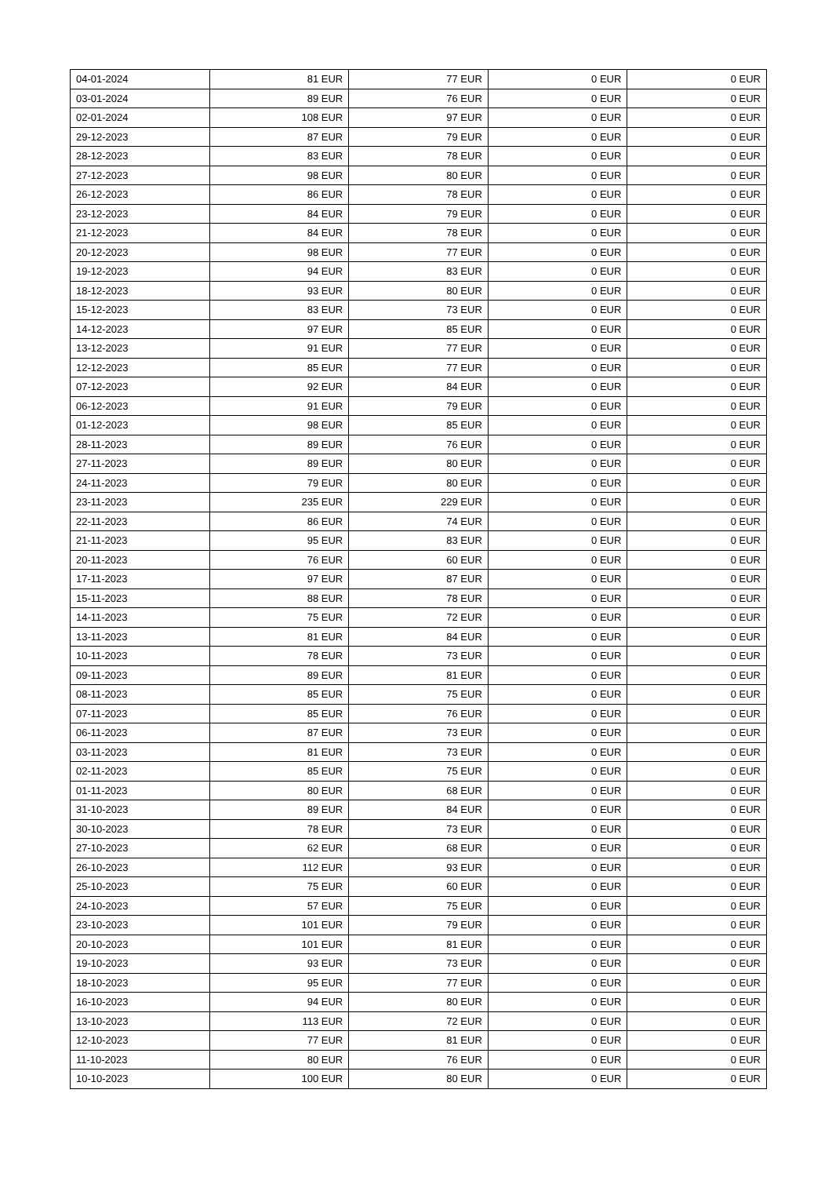| 04-01-2024 | 81 EUR | 77 EUR | 0 EUR | 0 EUR |
| 03-01-2024 | 89 EUR | 76 EUR | 0 EUR | 0 EUR |
| 02-01-2024 | 108 EUR | 97 EUR | 0 EUR | 0 EUR |
| 29-12-2023 | 87 EUR | 79 EUR | 0 EUR | 0 EUR |
| 28-12-2023 | 83 EUR | 78 EUR | 0 EUR | 0 EUR |
| 27-12-2023 | 98 EUR | 80 EUR | 0 EUR | 0 EUR |
| 26-12-2023 | 86 EUR | 78 EUR | 0 EUR | 0 EUR |
| 23-12-2023 | 84 EUR | 79 EUR | 0 EUR | 0 EUR |
| 21-12-2023 | 84 EUR | 78 EUR | 0 EUR | 0 EUR |
| 20-12-2023 | 98 EUR | 77 EUR | 0 EUR | 0 EUR |
| 19-12-2023 | 94 EUR | 83 EUR | 0 EUR | 0 EUR |
| 18-12-2023 | 93 EUR | 80 EUR | 0 EUR | 0 EUR |
| 15-12-2023 | 83 EUR | 73 EUR | 0 EUR | 0 EUR |
| 14-12-2023 | 97 EUR | 85 EUR | 0 EUR | 0 EUR |
| 13-12-2023 | 91 EUR | 77 EUR | 0 EUR | 0 EUR |
| 12-12-2023 | 85 EUR | 77 EUR | 0 EUR | 0 EUR |
| 07-12-2023 | 92 EUR | 84 EUR | 0 EUR | 0 EUR |
| 06-12-2023 | 91 EUR | 79 EUR | 0 EUR | 0 EUR |
| 01-12-2023 | 98 EUR | 85 EUR | 0 EUR | 0 EUR |
| 28-11-2023 | 89 EUR | 76 EUR | 0 EUR | 0 EUR |
| 27-11-2023 | 89 EUR | 80 EUR | 0 EUR | 0 EUR |
| 24-11-2023 | 79 EUR | 80 EUR | 0 EUR | 0 EUR |
| 23-11-2023 | 235 EUR | 229 EUR | 0 EUR | 0 EUR |
| 22-11-2023 | 86 EUR | 74 EUR | 0 EUR | 0 EUR |
| 21-11-2023 | 95 EUR | 83 EUR | 0 EUR | 0 EUR |
| 20-11-2023 | 76 EUR | 60 EUR | 0 EUR | 0 EUR |
| 17-11-2023 | 97 EUR | 87 EUR | 0 EUR | 0 EUR |
| 15-11-2023 | 88 EUR | 78 EUR | 0 EUR | 0 EUR |
| 14-11-2023 | 75 EUR | 72 EUR | 0 EUR | 0 EUR |
| 13-11-2023 | 81 EUR | 84 EUR | 0 EUR | 0 EUR |
| 10-11-2023 | 78 EUR | 73 EUR | 0 EUR | 0 EUR |
| 09-11-2023 | 89 EUR | 81 EUR | 0 EUR | 0 EUR |
| 08-11-2023 | 85 EUR | 75 EUR | 0 EUR | 0 EUR |
| 07-11-2023 | 85 EUR | 76 EUR | 0 EUR | 0 EUR |
| 06-11-2023 | 87 EUR | 73 EUR | 0 EUR | 0 EUR |
| 03-11-2023 | 81 EUR | 73 EUR | 0 EUR | 0 EUR |
| 02-11-2023 | 85 EUR | 75 EUR | 0 EUR | 0 EUR |
| 01-11-2023 | 80 EUR | 68 EUR | 0 EUR | 0 EUR |
| 31-10-2023 | 89 EUR | 84 EUR | 0 EUR | 0 EUR |
| 30-10-2023 | 78 EUR | 73 EUR | 0 EUR | 0 EUR |
| 27-10-2023 | 62 EUR | 68 EUR | 0 EUR | 0 EUR |
| 26-10-2023 | 112 EUR | 93 EUR | 0 EUR | 0 EUR |
| 25-10-2023 | 75 EUR | 60 EUR | 0 EUR | 0 EUR |
| 24-10-2023 | 57 EUR | 75 EUR | 0 EUR | 0 EUR |
| 23-10-2023 | 101 EUR | 79 EUR | 0 EUR | 0 EUR |
| 20-10-2023 | 101 EUR | 81 EUR | 0 EUR | 0 EUR |
| 19-10-2023 | 93 EUR | 73 EUR | 0 EUR | 0 EUR |
| 18-10-2023 | 95 EUR | 77 EUR | 0 EUR | 0 EUR |
| 16-10-2023 | 94 EUR | 80 EUR | 0 EUR | 0 EUR |
| 13-10-2023 | 113 EUR | 72 EUR | 0 EUR | 0 EUR |
| 12-10-2023 | 77 EUR | 81 EUR | 0 EUR | 0 EUR |
| 11-10-2023 | 80 EUR | 76 EUR | 0 EUR | 0 EUR |
| 10-10-2023 | 100 EUR | 80 EUR | 0 EUR | 0 EUR |